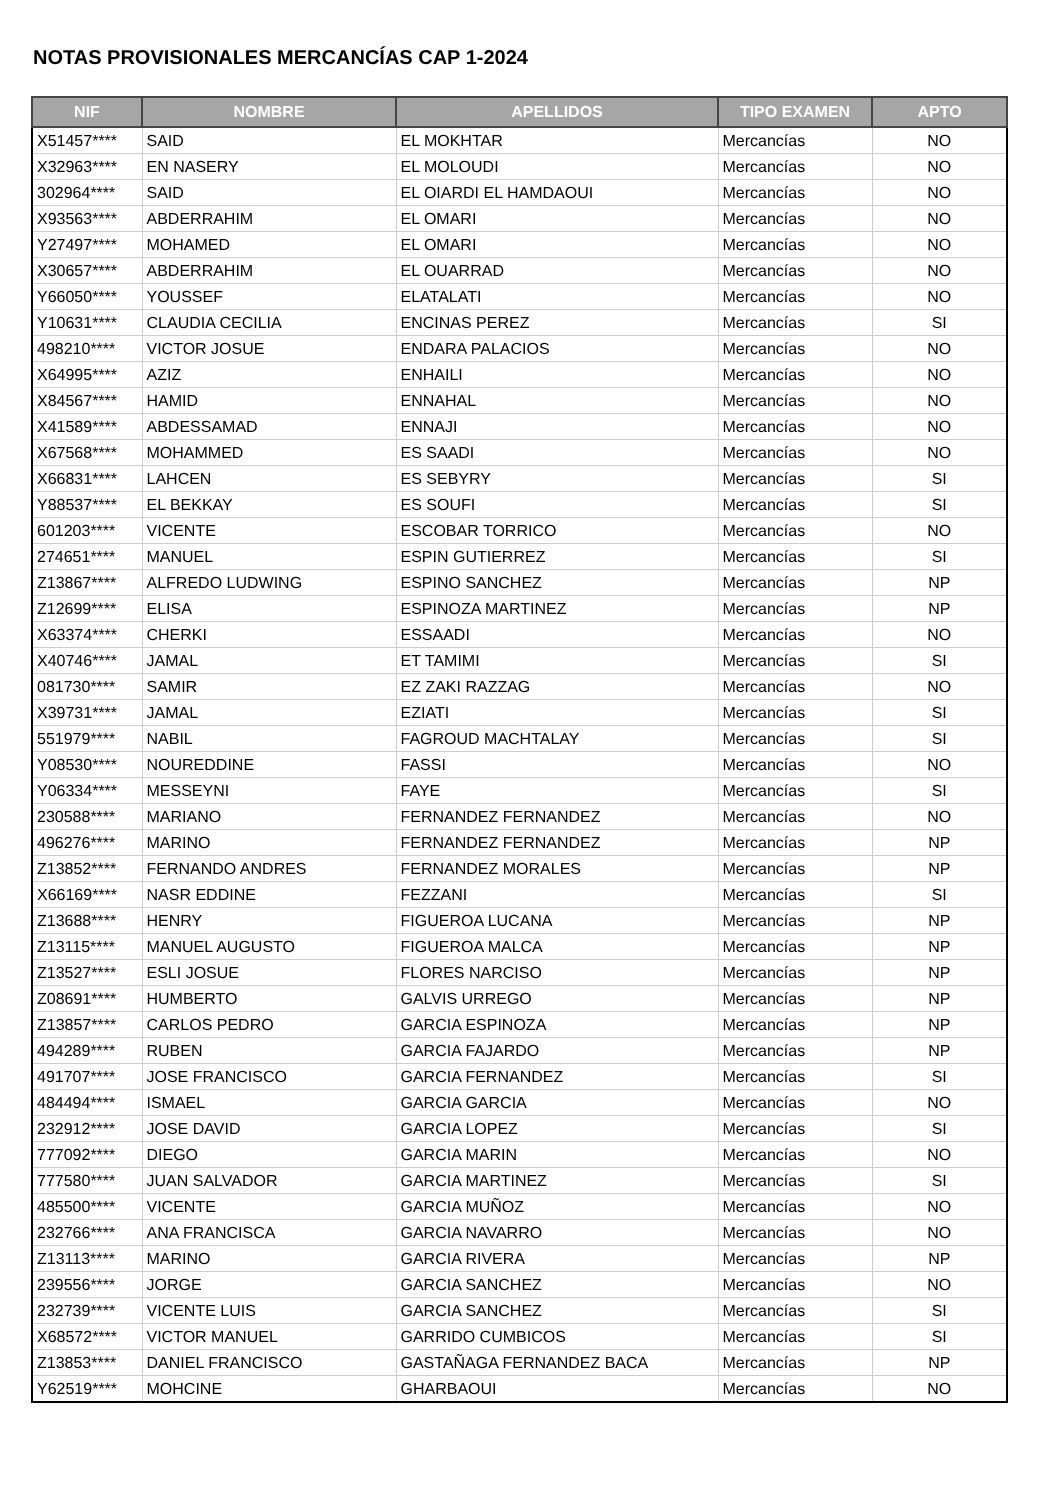NOTAS PROVISIONALES MERCANCÍAS CAP 1-2024
| NIF | NOMBRE | APELLIDOS | TIPO EXAMEN | APTO |
| --- | --- | --- | --- | --- |
| X51457**** | SAID | EL MOKHTAR | Mercancías | NO |
| X32963**** | EN NASERY | EL MOLOUDI | Mercancías | NO |
| 302964**** | SAID | EL OIARDI EL HAMDAOUI | Mercancías | NO |
| X93563**** | ABDERRAHIM | EL OMARI | Mercancías | NO |
| Y27497**** | MOHAMED | EL OMARI | Mercancías | NO |
| X30657**** | ABDERRAHIM | EL OUARRAD | Mercancías | NO |
| Y66050**** | YOUSSEF | ELATALATI | Mercancías | NO |
| Y10631**** | CLAUDIA CECILIA | ENCINAS PEREZ | Mercancías | SI |
| 498210**** | VICTOR JOSUE | ENDARA PALACIOS | Mercancías | NO |
| X64995**** | AZIZ | ENHAILI | Mercancías | NO |
| X84567**** | HAMID | ENNAHAL | Mercancías | NO |
| X41589**** | ABDESSAMAD | ENNAJI | Mercancías | NO |
| X67568**** | MOHAMMED | ES SAADI | Mercancías | NO |
| X66831**** | LAHCEN | ES SEBYRY | Mercancías | SI |
| Y88537**** | EL BEKKAY | ES SOUFI | Mercancías | SI |
| 601203**** | VICENTE | ESCOBAR TORRICO | Mercancías | NO |
| 274651**** | MANUEL | ESPIN GUTIERREZ | Mercancías | SI |
| Z13867**** | ALFREDO LUDWING | ESPINO SANCHEZ | Mercancías | NP |
| Z12699**** | ELISA | ESPINOZA MARTINEZ | Mercancías | NP |
| X63374**** | CHERKI | ESSAADI | Mercancías | NO |
| X40746**** | JAMAL | ET TAMIMI | Mercancías | SI |
| 081730**** | SAMIR | EZ ZAKI RAZZAG | Mercancías | NO |
| X39731**** | JAMAL | EZIATI | Mercancías | SI |
| 551979**** | NABIL | FAGROUD MACHTALAY | Mercancías | SI |
| Y08530**** | NOUREDDINE | FASSI | Mercancías | NO |
| Y06334**** | MESSEYNI | FAYE | Mercancías | SI |
| 230588**** | MARIANO | FERNANDEZ FERNANDEZ | Mercancías | NO |
| 496276**** | MARINO | FERNANDEZ FERNANDEZ | Mercancías | NP |
| Z13852**** | FERNANDO ANDRES | FERNANDEZ MORALES | Mercancías | NP |
| X66169**** | NASR EDDINE | FEZZANI | Mercancías | SI |
| Z13688**** | HENRY | FIGUEROA LUCANA | Mercancías | NP |
| Z13115**** | MANUEL AUGUSTO | FIGUEROA MALCA | Mercancías | NP |
| Z13527**** | ESLI JOSUE | FLORES NARCISO | Mercancías | NP |
| Z08691**** | HUMBERTO | GALVIS URREGO | Mercancías | NP |
| Z13857**** | CARLOS PEDRO | GARCIA ESPINOZA | Mercancías | NP |
| 494289**** | RUBEN | GARCIA FAJARDO | Mercancías | NP |
| 491707**** | JOSE FRANCISCO | GARCIA FERNANDEZ | Mercancías | SI |
| 484494**** | ISMAEL | GARCIA GARCIA | Mercancías | NO |
| 232912**** | JOSE DAVID | GARCIA LOPEZ | Mercancías | SI |
| 777092**** | DIEGO | GARCIA MARIN | Mercancías | NO |
| 777580**** | JUAN SALVADOR | GARCIA MARTINEZ | Mercancías | SI |
| 485500**** | VICENTE | GARCIA MUÑOZ | Mercancías | NO |
| 232766**** | ANA FRANCISCA | GARCIA NAVARRO | Mercancías | NO |
| Z13113**** | MARINO | GARCIA RIVERA | Mercancías | NP |
| 239556**** | JORGE | GARCIA SANCHEZ | Mercancías | NO |
| 232739**** | VICENTE LUIS | GARCIA SANCHEZ | Mercancías | SI |
| X68572**** | VICTOR MANUEL | GARRIDO CUMBICOS | Mercancías | SI |
| Z13853**** | DANIEL FRANCISCO | GASTAÑAGA FERNANDEZ BACA | Mercancías | NP |
| Y62519**** | MOHCINE | GHARBAOUI | Mercancías | NO |